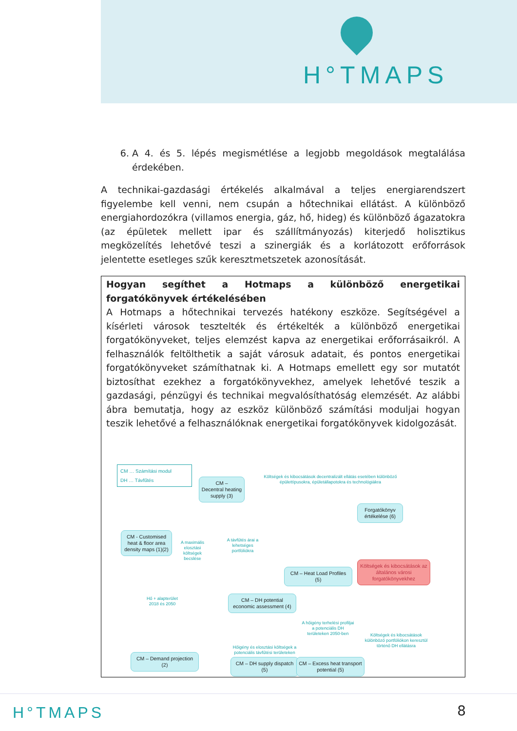H°TMAPS
6. A 4. és 5. lépés megismétlése a legjobb megoldások megtalálása érdekében.
A technikai-gazdasági értékelés alkalmával a teljes energiarendszert figyelembe kell venni, nem csupán a hőtechnikai ellátást. A különböző energiahordozókra (villamos energia, gáz, hő, hideg) és különböző ágazatokra (az épületek mellett ipar és szállítmányozás) kiterjedő holisztikus megközelítés lehetővé teszi a szinergiák és a korlátozott erőforrások jelentette esetleges szűk keresztmetszetek azonosítását.
Hogyan segíthet a Hotmaps a különböző energetikai forgatókönyvek értékelésében
A Hotmaps a hőtechnikai tervezés hatékony eszköze. Segítségével a kísérleti városok tesztelték és értékelték a különböző energetikai forgatókönyveket, teljes elemzést kapva az energetikai erőforrásaikról. A felhasználók feltölthetik a saját városuk adatait, és pontos energetikai forgatókönyveket számíthatnak ki. A Hotmaps emellett egy sor mutatót biztosíthat ezekhez a forgatókönyvekhez, amelyek lehetővé teszik a gazdasági, pénzügyi és technikai megvalósíthatóság elemzését. Az alábbi ábra bemutatja, hogy az eszköz különböző számítási moduljai hogyan teszik lehetővé a felhasználóknak energetikai forgatókönyvek kidolgozását.
CM … Számítási modul
DH … Távfűtés
CM –
Decentral heating supply (3)
Költségek és kibocsátások decentralizált ellátás esetében különböző épülettípusokra, épületállapotokra és technológiákra
Forgatókönyv értékelése (6)
CM - Customised heat & floor area density maps (1)(2)
A maximális elosztási költségek becslése
A távfűtés árai a lehetséges portfóliókra
Költségek és kibocsátások az általános városi forgatókönyvekhez
CM – Heat Load Profiles (5)
Hő + alapterület
2018 és 2050
CM – DH potential economic assessment (4)
A hőigény terhelési profiljai a potenciális DH területeken 2050-ben
Költségek és kibocsátások különböző portfóliókon keresztül történő DH ellátásra
CM – Demand projection (2)
Hőigény és elosztási költségek a potenciális távfűtési területeken
CM – DH supply dispatch (5)
CM – Excess heat transport potential (5)
H°TMAPS 8